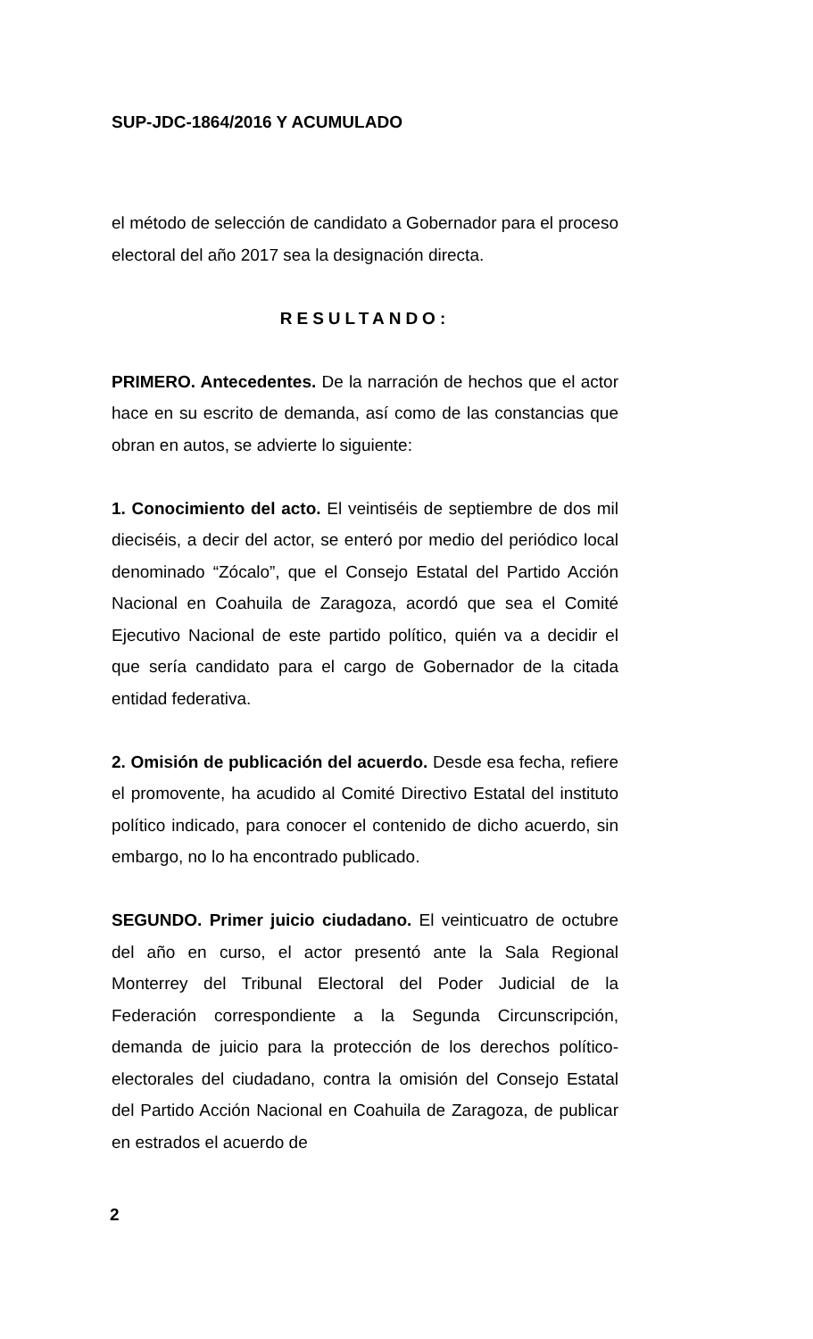SUP-JDC-1864/2016 Y ACUMULADO
el método de selección de candidato a Gobernador para el proceso electoral del año 2017 sea la designación directa.
RESULTANDO:
PRIMERO. Antecedentes. De la narración de hechos que el actor hace en su escrito de demanda, así como de las constancias que obran en autos, se advierte lo siguiente:
1. Conocimiento del acto. El veintiséis de septiembre de dos mil dieciséis, a decir del actor, se enteró por medio del periódico local denominado “Zócalo”, que el Consejo Estatal del Partido Acción Nacional en Coahuila de Zaragoza, acordó que sea el Comité Ejecutivo Nacional de este partido político, quién va a decidir el que sería candidato para el cargo de Gobernador de la citada entidad federativa.
2. Omisión de publicación del acuerdo. Desde esa fecha, refiere el promovente, ha acudido al Comité Directivo Estatal del instituto político indicado, para conocer el contenido de dicho acuerdo, sin embargo, no lo ha encontrado publicado.
SEGUNDO. Primer juicio ciudadano. El veinticuatro de octubre del año en curso, el actor presentó ante la Sala Regional Monterrey del Tribunal Electoral del Poder Judicial de la Federación correspondiente a la Segunda Circunscripción, demanda de juicio para la protección de los derechos político-electorales del ciudadano, contra la omisión del Consejo Estatal del Partido Acción Nacional en Coahuila de Zaragoza, de publicar en estrados el acuerdo de
2